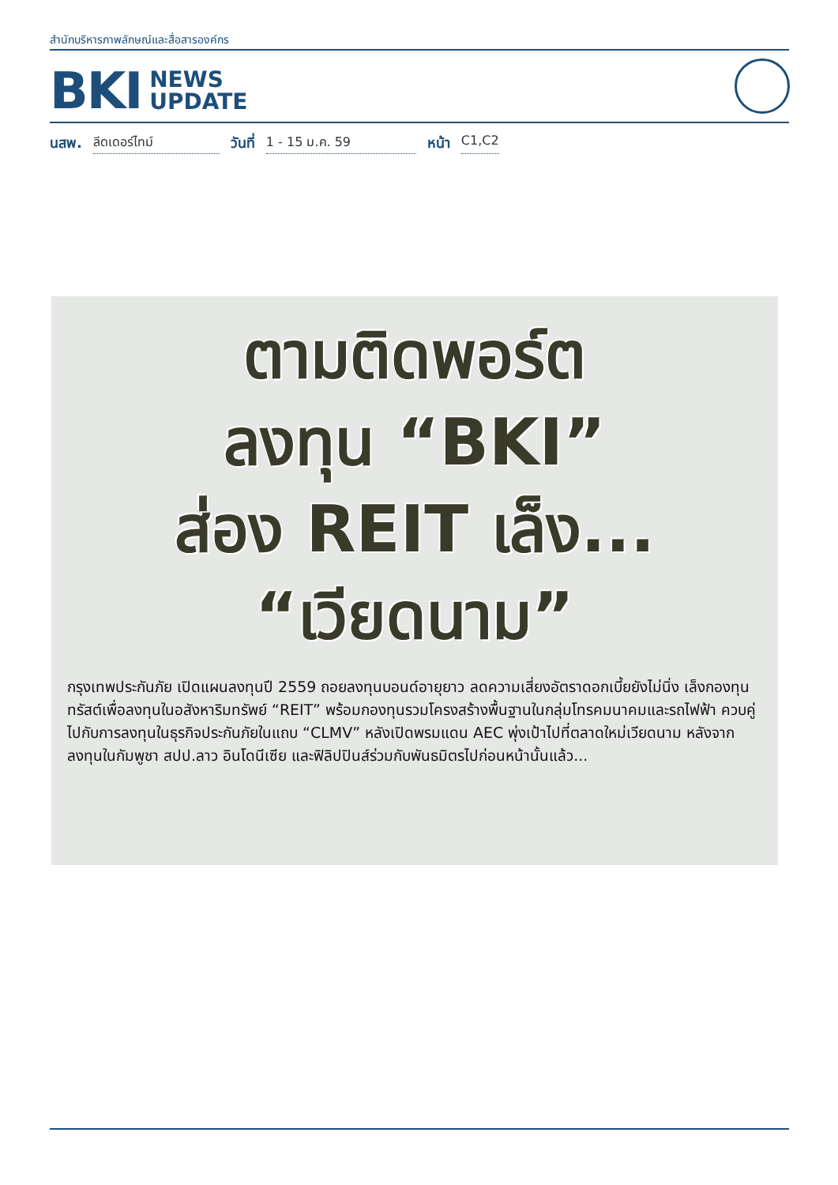สำนักบริหารภาพลักษณ์และสื่อสารองค์กร
BKI NEWS
UPDATE
นสพ. ลีดเดอร์ไทม์ วันที่ 1 - 15 ม.ค. 59 หน้า C1,C2
ตามติดพอร์ต
ลงทุน “BKI”
ส่อง REIT เล็ง...
“เวียดนาม”
กรุงเทพประกันภัย เปิดแผนลงทุนปี 2559 ถอยลงทุนบอนด์อายุยาว ลดความเสี่ยงอัตราดอกเบี้ยยังไม่นิ่ง เล็งกองทุนทรัสต์เพื่อลงทุนในอสังหาริมทรัพย์ “REIT” พร้อมกองทุนรวมโครงสร้างพื้นฐานในกลุ่มโทรคมนาคมและรถไฟฟ้า ควบคู่ไปกับการลงทุนในธุรกิจประกันภัยในแถบ “CLMV” หลังเปิดพรมแดน AEC พุ่งเป้าไปที่ตลาดใหม่เวียดนาม หลังจากลงทุนในกัมพูชา สปป.ลาว อินโดนีเซีย และฟิลิปปินส์ร่วมกับพันธมิตรไปก่อนหน้านั้นแล้ว...